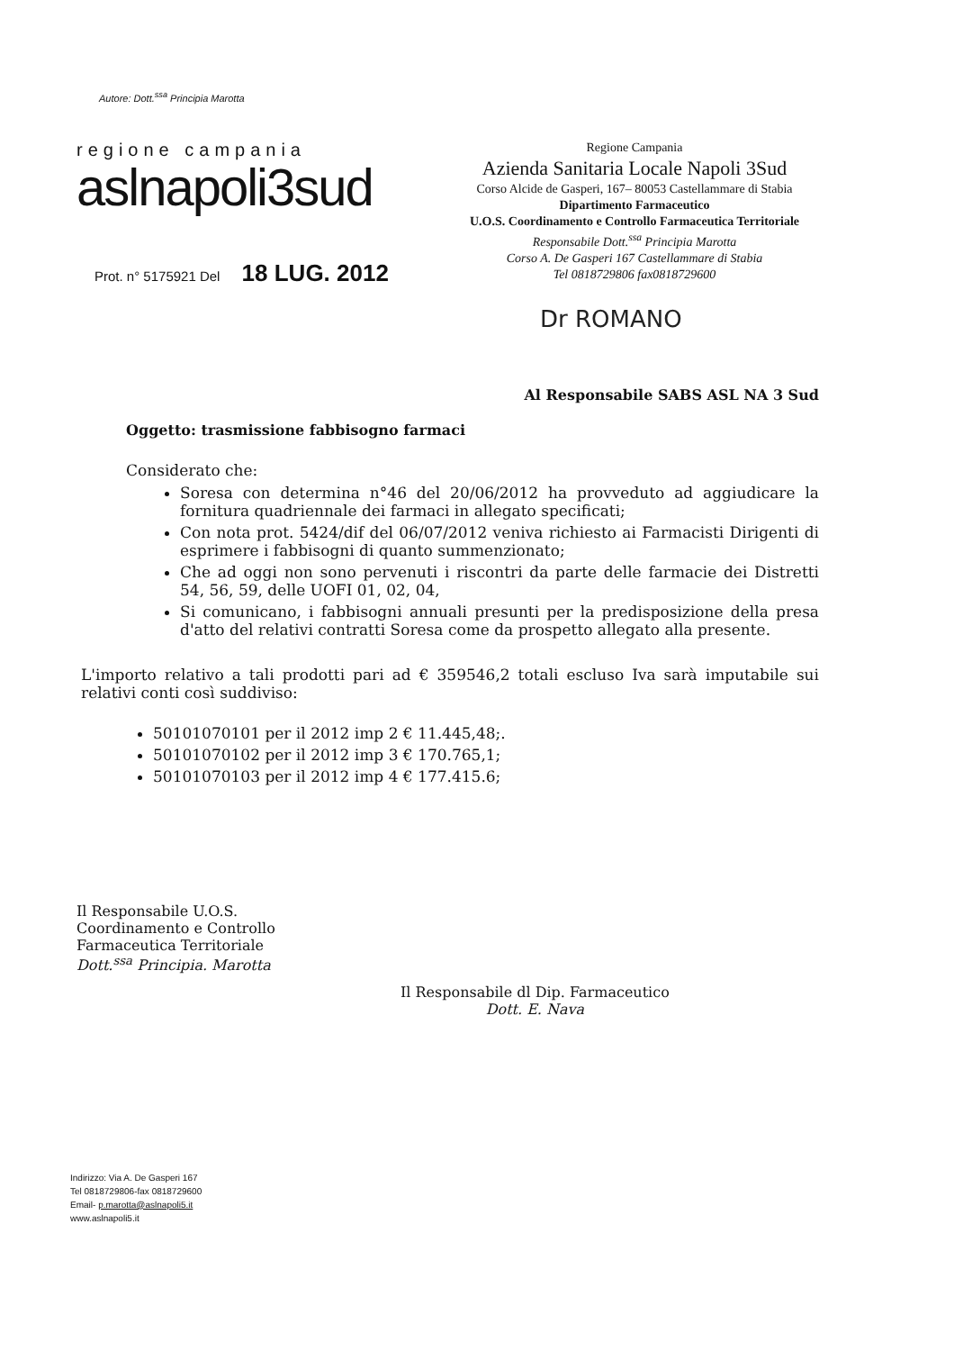Autore: Dott.<sup>ssa</sup> Principia Marotta
regione campania
aslnapoli3sud
Prot. n° 5175921 Del 18 LUG. 2012
Regione Campania
Azienda Sanitaria Locale Napoli 3Sud
Corso Alcide de Gasperi, 167– 80053 Castellammare di Stabia
Dipartimento Farmaceutico
U.O.S. Coordinamento e Controllo Farmaceutica Territoriale
Responsabile Dott.<sup>ssa</sup> Principia Marotta
Corso A. De Gasperi 167 Castellammare di Stabia
Tel 0818729806 fax0818729600
Dr ROMANO
Al Responsabile SABS ASL NA 3 Sud
Oggetto: trasmissione fabbisogno farmaci
Considerato che:
Soresa con determina n°46 del 20/06/2012 ha provveduto ad aggiudicare la fornitura quadriennale dei farmaci in allegato specificati;
Con nota prot. 5424/dif del 06/07/2012 veniva richiesto ai Farmacisti Dirigenti di esprimere i fabbisogni di quanto summenzionato;
Che ad oggi non sono pervenuti i riscontri da parte delle farmacie dei Distretti 54, 56, 59, delle UOFI 01, 02, 04,
Si comunicano, i fabbisogni annuali presunti per la predisposizione della presa d'atto del relativi contratti Soresa come da prospetto allegato alla presente.
L'importo relativo a tali prodotti pari ad € 359546,2 totali escluso Iva sarà imputabile sui relativi conti così suddiviso:
50101070101 per il 2012 imp 2 € 11.445,48;.
50101070102 per il 2012 imp 3 € 170.765,1;
50101070103 per il 2012 imp 4 € 177.415.6;
Il Responsabile U.O.S.
Coordinamento e Controllo
Farmaceutica Territoriale
Dott.<sup>ssa</sup> Principia. Marotta
Il Responsabile dl Dip. Farmaceutico
Dott. E. Nava
Indirizzo: Via A. De Gasperi 167
Tel 0818729806-fax 0818729600
Email- p.marotta@aslnapoli5.it
www.aslnapoli5.it